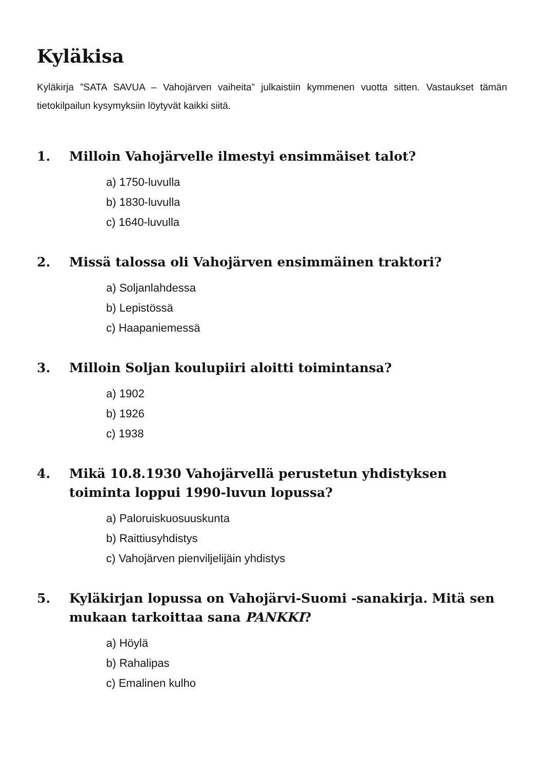Kyläkisa
Kyläkirja ”SATA SAVUA – Vahojärven vaiheita” julkaistiin kymmenen vuotta sitten. Vastaukset tämän tietokilpailun kysymyksiin löytyvät kaikki siitä.
1. Milloin Vahojärvelle ilmestyi ensimmäiset talot?
a) 1750-luvulla
b) 1830-luvulla
c) 1640-luvulla
2. Missä talossa oli Vahojärven ensimmäinen traktori?
a) Soljanlahdessa
b) Lepistössä
c) Haapaniemessä
3. Milloin Soljan koulupiiri aloitti toimintansa?
a) 1902
b) 1926
c) 1938
4. Mikä 10.8.1930 Vahojärvellä perustetun yhdistyksen toiminta loppui 1990-luvun lopussa?
a) Paloruiskuosuuskunta
b) Raittiusyhdistys
c) Vahojärven pienviljelijäin yhdistys
5. Kyläkirjan lopussa on Vahojärvi-Suomi -sanakirja. Mitä sen mukaan tarkoittaa sana PANKKI?
a) Höylä
b) Rahalipas
c) Emalinen kulho